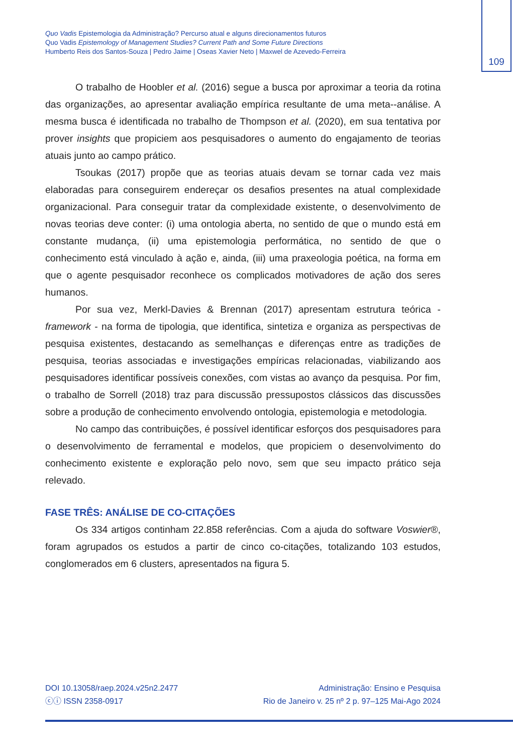109
Quo Vadis Epistemologia da Administração? Percurso atual e alguns direcionamentos futuros
Quo Vadis Epistemology of Management Studies? Current Path and Some Future Directions
Humberto Reis dos Santos-Souza | Pedro Jaime | Oseas Xavier Neto | Maxwel de Azevedo-Ferreira
O trabalho de Hoobler et al. (2016) segue a busca por aproximar a teoria da rotina das organizações, ao apresentar avaliação empírica resultante de uma meta--análise. A mesma busca é identificada no trabalho de Thompson et al. (2020), em sua tentativa por prover insights que propiciem aos pesquisadores o aumento do engajamento de teorias atuais junto ao campo prático.
Tsoukas (2017) propõe que as teorias atuais devam se tornar cada vez mais elaboradas para conseguirem endereçar os desafios presentes na atual complexidade organizacional. Para conseguir tratar da complexidade existente, o desenvolvimento de novas teorias deve conter: (i) uma ontologia aberta, no sentido de que o mundo está em constante mudança, (ii) uma epistemologia performática, no sentido de que o conhecimento está vinculado à ação e, ainda, (iii) uma praxeologia poética, na forma em que o agente pesquisador reconhece os complicados motivadores de ação dos seres humanos.
Por sua vez, Merkl-Davies & Brennan (2017) apresentam estrutura teórica - framework - na forma de tipologia, que identifica, sintetiza e organiza as perspectivas de pesquisa existentes, destacando as semelhanças e diferenças entre as tradições de pesquisa, teorias associadas e investigações empíricas relacionadas, viabilizando aos pesquisadores identificar possíveis conexões, com vistas ao avanço da pesquisa. Por fim, o trabalho de Sorrell (2018) traz para discussão pressupostos clássicos das discussões sobre a produção de conhecimento envolvendo ontologia, epistemologia e metodologia.
No campo das contribuições, é possível identificar esforços dos pesquisadores para o desenvolvimento de ferramental e modelos, que propiciem o desenvolvimento do conhecimento existente e exploração pelo novo, sem que seu impacto prático seja relevado.
FASE TRÊS: ANÁLISE DE CO-CITAÇÕES
Os 334 artigos continham 22.858 referências. Com a ajuda do software Voswier®, foram agrupados os estudos a partir de cinco co-citações, totalizando 103 estudos, conglomerados em 6 clusters, apresentados na figura 5.
DOI 10.13058/raep.2024.v25n2.2477
ⓒⓘ ISSN 2358-0917
Administração: Ensino e Pesquisa
Rio de Janeiro v. 25 nº 2 p. 97–125 Mai-Ago 2024